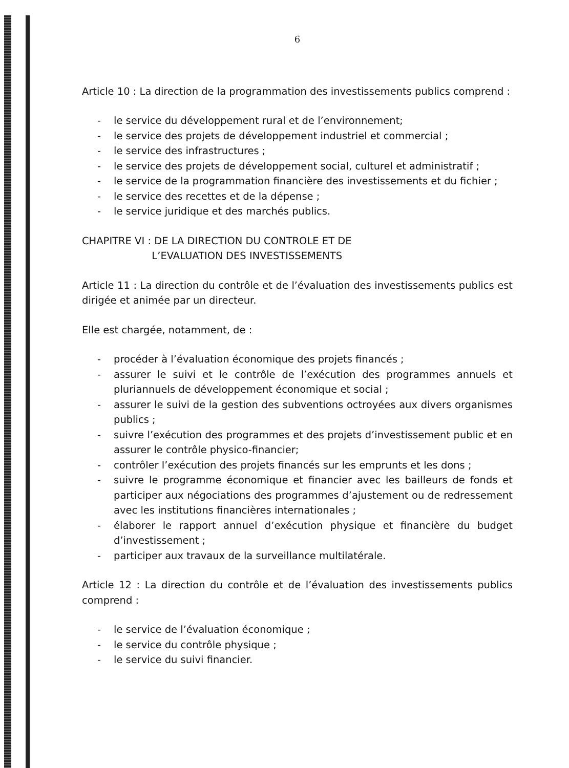6
Article 10 : La direction de la programmation des investissements publics comprend :
- le service du développement rural et de l’environnement;
- le service des projets de développement industriel et commercial ;
- le service des infrastructures ;
- le service des projets de développement social, culturel et administratif ;
- le service de la programmation financière des investissements et du fichier ;
- le service des recettes et de la dépense ;
- le service juridique et des marchés publics.
CHAPITRE VI : DE LA DIRECTION DU CONTROLE ET DE
L’EVALUATION DES INVESTISSEMENTS
Article 11 : La direction du contrôle et de l’évaluation des investissements publics est dirigée et animée par un directeur.
Elle est chargée, notamment, de :
- procéder à l’évaluation économique des projets financés ;
- assurer le suivi et le contrôle de l’exécution des programmes annuels et pluriannuels de développement économique et social ;
- assurer le suivi de la gestion des subventions octroyées aux divers organismes publics ;
- suivre l’exécution des programmes et des projets d’investissement public et en assurer le contrôle physico-financier;
- contrôler l’exécution des projets financés sur les emprunts et les dons ;
- suivre le programme économique et financier avec les bailleurs de fonds et participer aux négociations des programmes d’ajustement ou de redressement avec les institutions financières internationales ;
- élaborer le rapport annuel d’exécution physique et financière du budget d’investissement ;
- participer aux travaux de la surveillance multilatérale.
Article 12 : La direction du contrôle et de l’évaluation des investissements publics comprend :
- le service de l’évaluation économique ;
- le service du contrôle physique ;
- le service du suivi financier.